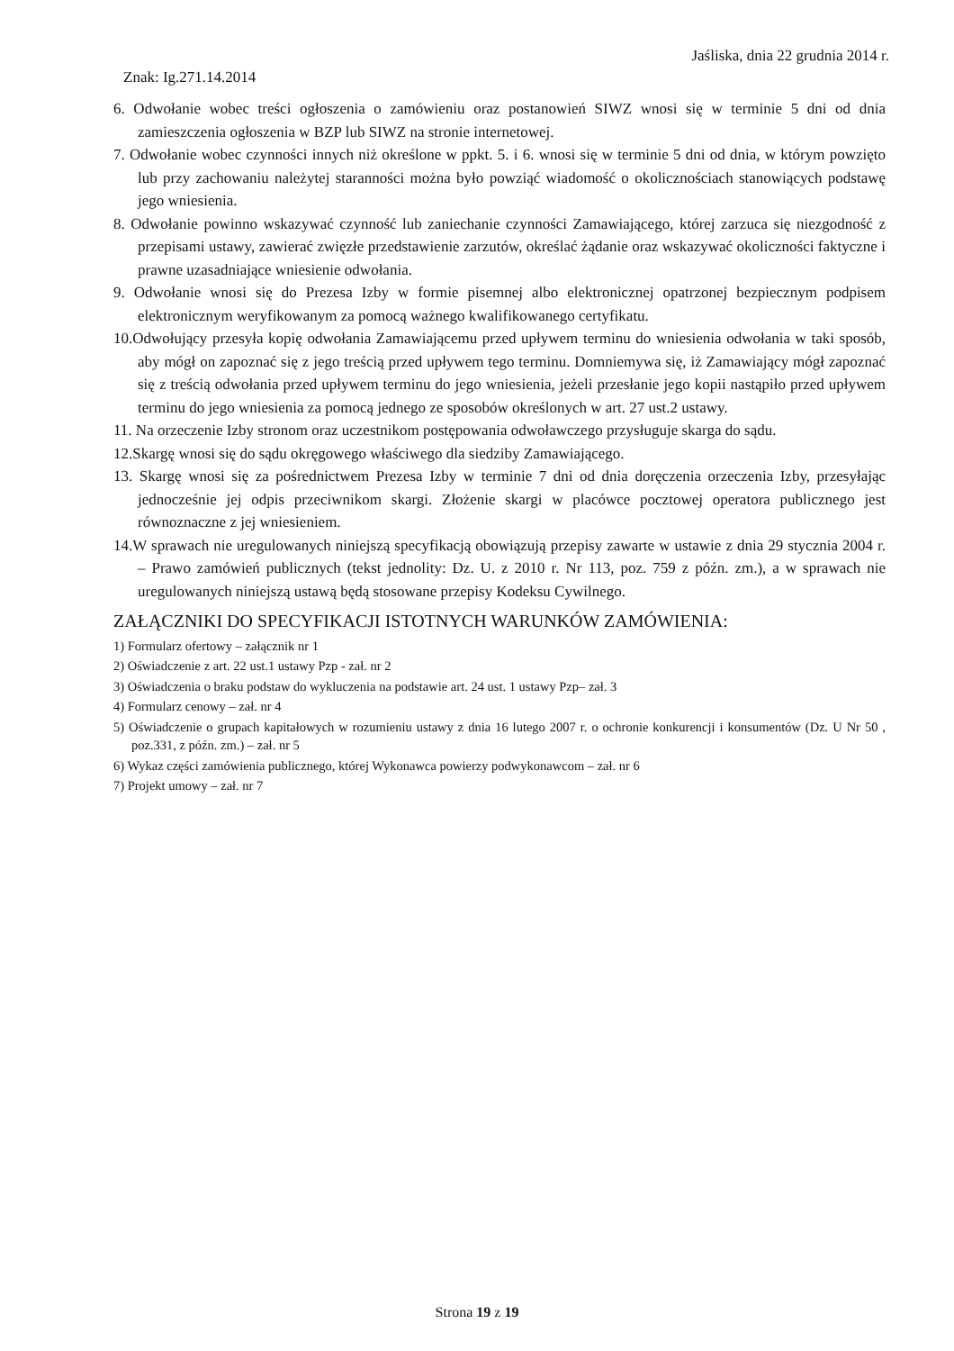Jaśliska, dnia 22 grudnia 2014 r.
Znak: Ig.271.14.2014
6. Odwołanie wobec treści ogłoszenia o zamówieniu oraz postanowień SIWZ wnosi się w terminie 5 dni od dnia zamieszczenia ogłoszenia w BZP lub SIWZ na stronie internetowej.
7. Odwołanie wobec czynności innych niż określone w ppkt. 5. i 6. wnosi się w terminie 5 dni od dnia, w którym powzięto lub przy zachowaniu należytej staranności można było powziąć wiadomość o okolicznościach stanowiących podstawę jego wniesienia.
8. Odwołanie powinno wskazywać czynność lub zaniechanie czynności Zamawiającego, której zarzuca się niezgodność z przepisami ustawy, zawierać zwięzłe przedstawienie zarzutów, określać żądanie oraz wskazywać okoliczności faktyczne i prawne uzasadniające wniesienie odwołania.
9. Odwołanie wnosi się do Prezesa Izby w formie pisemnej albo elektronicznej opatrzonej bezpiecznym podpisem elektronicznym weryfikowanym za pomocą ważnego kwalifikowanego certyfikatu.
10.Odwołujący przesyła kopię odwołania Zamawiającemu przed upływem terminu do wniesienia odwołania w taki sposób, aby mógł on zapoznać się z jego treścią przed upływem tego terminu. Domniemywa się, iż Zamawiający mógł zapoznać się z treścią odwołania przed upływem terminu do jego wniesienia, jeżeli przesłanie jego kopii nastąpiło przed upływem terminu do jego wniesienia za pomocą jednego ze sposobów określonych w art. 27 ust.2 ustawy.
11. Na orzeczenie Izby stronom oraz uczestnikom postępowania odwoławczego przysługuje skarga do sądu.
12.Skargę wnosi się do sądu okręgowego właściwego dla siedziby Zamawiającego.
13. Skargę wnosi się za pośrednictwem Prezesa Izby w terminie 7 dni od dnia doręczenia orzeczenia Izby, przesyłając jednocześnie jej odpis przeciwnikom skargi. Złożenie skargi w placówce pocztowej operatora publicznego jest równoznaczne z jej wniesieniem.
14.W sprawach nie uregulowanych niniejszą specyfikacją obowiązują przepisy zawarte w ustawie z dnia 29 stycznia 2004 r. – Prawo zamówień publicznych (tekst jednolity: Dz. U. z 2010 r. Nr 113, poz. 759 z późn. zm.), a w sprawach nie uregulowanych niniejszą ustawą będą stosowane przepisy Kodeksu Cywilnego.
ZAŁĄCZNIKI DO SPECYFIKACJI ISTOTNYCH WARUNKÓW ZAMÓWIENIA:
1) Formularz ofertowy – załącznik nr 1
2) Oświadczenie z art. 22 ust.1 ustawy Pzp - zał. nr 2
3) Oświadczenia o braku podstaw do wykluczenia na podstawie art. 24 ust. 1 ustawy Pzp– zał. 3
4) Formularz cenowy – zał. nr 4
5) Oświadczenie o grupach kapitałowych w rozumieniu ustawy z dnia 16 lutego 2007 r. o ochronie konkurencji i konsumentów (Dz. U Nr 50 , poz.331, z późn. zm.) – zał. nr 5
6) Wykaz części zamówienia publicznego, której Wykonawca powierzy podwykonawcom – zał. nr 6
7) Projekt umowy – zał. nr 7
Strona 19 z 19